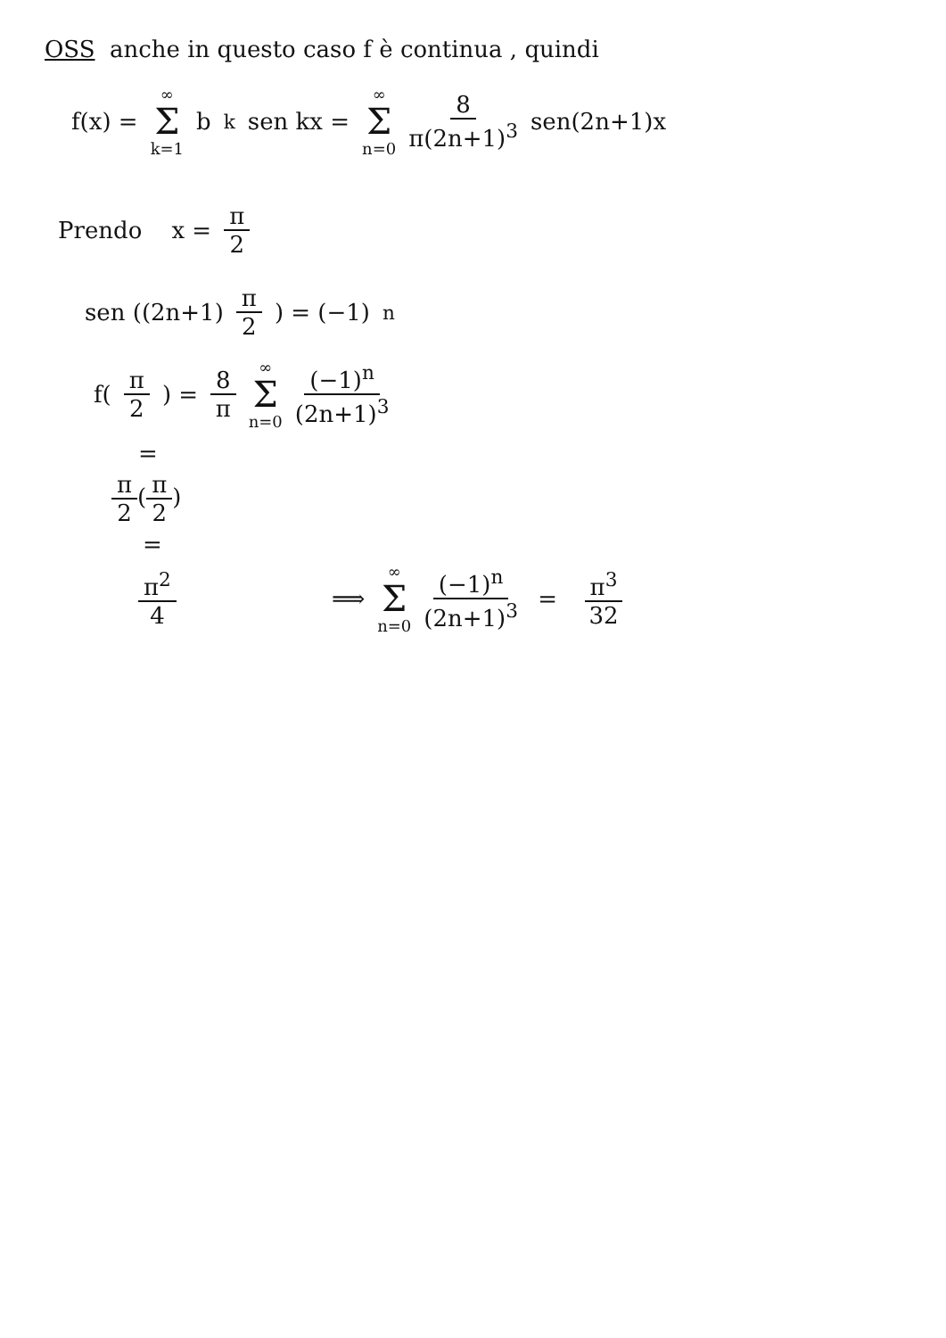OSS anche in questo caso f è continua , quindi
f(x) = ∞ Σ k=1 b<sub>k</sub> sen kx = ∞ Σ n=0 8 π(2n+1)<sup>3</sup> sen(2n+1)x
Prendo x = π 2
sen ((2n+1) π 2) = (−1)<sup>n</sup>
f(π 2) = 8 π ∞ Σ n=0 (−1)<sup>n</sup> (2n+1)<sup>3</sup>
=
π 2(π 2)
=
π<sup>2</sup> 4 ⟹ ∞ Σ n=0 (−1)<sup>n</sup> (2n+1)<sup>3</sup> = π<sup>3</sup> 32